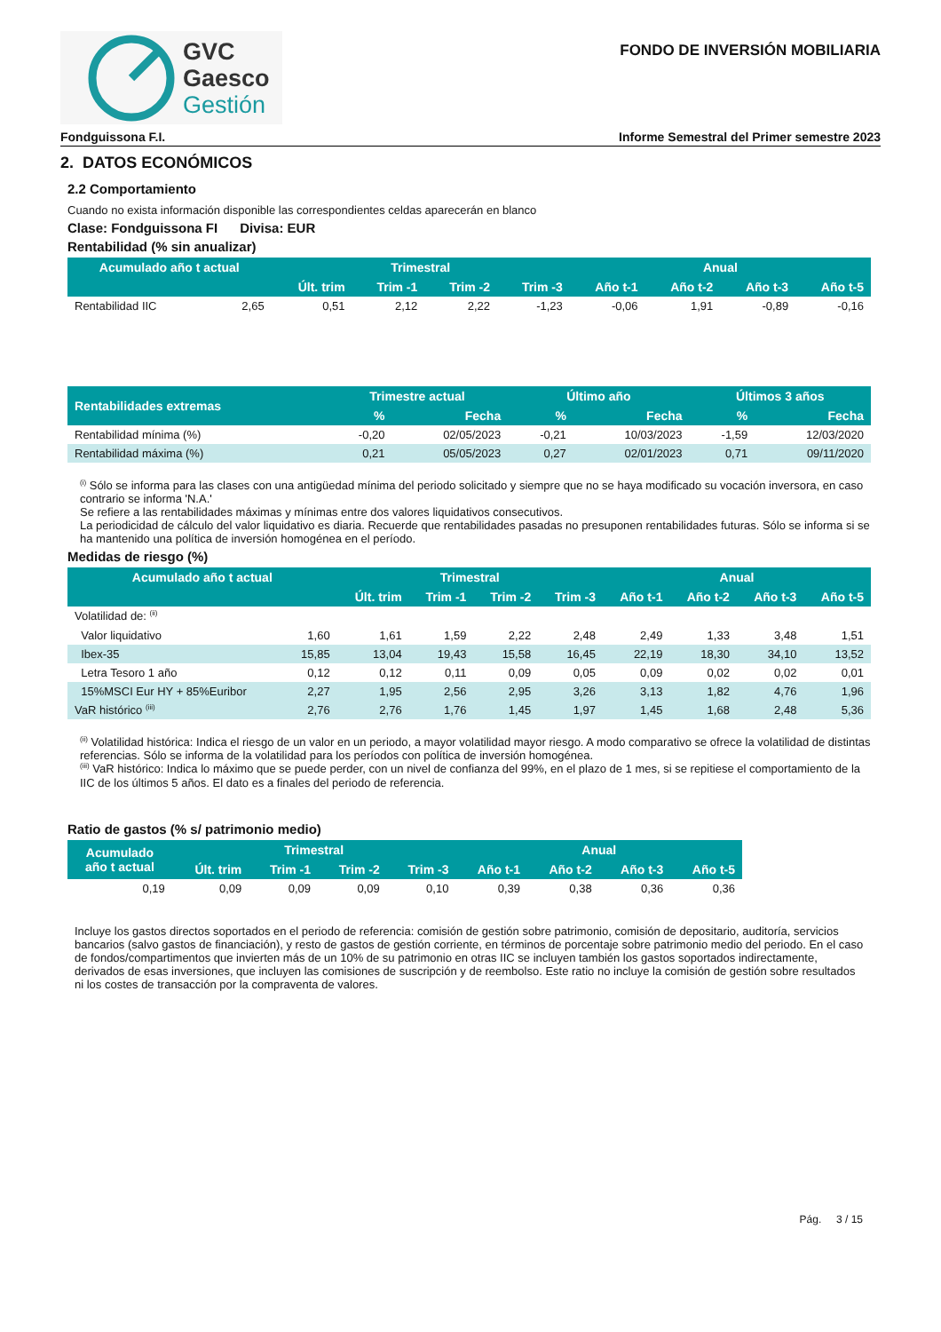GVC
Gaesco
Gestión
FONDO DE INVERSIÓN MOBILIARIA
Fondguissona F.I. Informe Semestral del Primer semestre 2023
2. DATOS ECONÓMICOS
2.2 Comportamiento
Cuando no exista información disponible las correspondientes celdas aparecerán en blanco
Clase: Fondguissona FI Divisa: EUR
Rentabilidad (% sin anualizar)
| Acumulado año t actual | | Trimestral | | | | Anual | | | |
| --- | --- | --- | --- | --- | --- | --- | --- | --- | --- |
| | | Últ. trim | Trim -1 | Trim -2 | Trim -3 | Año t-1 | Año t-2 | Año t-3 | Año t-5 |
| Rentabilidad IIC | 2,65 | 0,51 | 2,12 | 2,22 | -1,23 | -0,06 | 1,91 | -0,89 | -0,16 |
| Rentabilidades extremas | Trimestre actual | | Último año | | Últimos 3 años | |
| --- | --- | --- | --- | --- | --- | --- |
| | % | Fecha | % | Fecha | % | Fecha |
| Rentabilidad mínima (%) | -0,20 | 02/05/2023 | -0,21 | 10/03/2023 | -1,59 | 12/03/2020 |
| Rentabilidad máxima (%) | 0,21 | 05/05/2023 | 0,27 | 02/01/2023 | 0,71 | 09/11/2020 |
<sup>(i)</sup> Sólo se informa para las clases con una antigüedad mínima del periodo solicitado y siempre que no se haya modificado su vocación inversora, en caso contrario se informa 'N.A.'
Se refiere a las rentabilidades máximas y mínimas entre dos valores liquidativos consecutivos.
La periodicidad de cálculo del valor liquidativo es diaria. Recuerde que rentabilidades pasadas no presuponen rentabilidades futuras. Sólo se informa si se ha mantenido una política de inversión homogénea en el período.
Medidas de riesgo (%)
| Acumulado año t actual | | Trimestral | | | | Anual | | | |
| --- | --- | --- | --- | --- | --- | --- | --- | --- | --- |
| | | Últ. trim | Trim -1 | Trim -2 | Trim -3 | Año t-1 | Año t-2 | Año t-3 | Año t-5 |
| Volatilidad de: <sup>(ii)</sup> | | | | | | | | | |
| Valor liquidativo | 1,60 | 1,61 | 1,59 | 2,22 | 2,48 | 2,49 | 1,33 | 3,48 | 1,51 |
| Ibex-35 | 15,85 | 13,04 | 19,43 | 15,58 | 16,45 | 22,19 | 18,30 | 34,10 | 13,52 |
| Letra Tesoro 1 año | 0,12 | 0,12 | 0,11 | 0,09 | 0,05 | 0,09 | 0,02 | 0,02 | 0,01 |
| 15%MSCI Eur HY + 85%Euribor | 2,27 | 1,95 | 2,56 | 2,95 | 3,26 | 3,13 | 1,82 | 4,76 | 1,96 |
| VaR histórico <sup>(iii)</sup> | 2,76 | 2,76 | 1,76 | 1,45 | 1,97 | 1,45 | 1,68 | 2,48 | 5,36 |
<sup>(ii)</sup> Volatilidad histórica: Indica el riesgo de un valor en un periodo, a mayor volatilidad mayor riesgo. A modo comparativo se ofrece la volatilidad de distintas referencias. Sólo se informa de la volatilidad para los períodos con política de inversión homogénea.
<sup>(iii)</sup> VaR histórico: Indica lo máximo que se puede perder, con un nivel de confianza del 99%, en el plazo de 1 mes, si se repitiese el comportamiento de la IIC de los últimos 5 años. El dato es a finales del periodo de referencia.
Ratio de gastos (% s/ patrimonio medio)
| Acumulado año t actual | Trimestral | | | | Anual | | | |
| --- | --- | --- | --- | --- | --- | --- | --- | --- |
| | Últ. trim | Trim -1 | Trim -2 | Trim -3 | Año t-1 | Año t-2 | Año t-3 | Año t-5 |
| 0,19 | 0,09 | 0,09 | 0,09 | 0,10 | 0,39 | 0,38 | 0,36 | 0,36 |
Incluye los gastos directos soportados en el periodo de referencia: comisión de gestión sobre patrimonio, comisión de depositario, auditoría, servicios bancarios (salvo gastos de financiación), y resto de gastos de gestión corriente, en términos de porcentaje sobre patrimonio medio del periodo. En el caso de fondos/compartimentos que invierten más de un 10% de su patrimonio en otras IIC se incluyen también los gastos soportados indirectamente, derivados de esas inversiones, que incluyen las comisiones de suscripción y de reembolso. Este ratio no incluye la comisión de gestión sobre resultados ni los costes de transacción por la compraventa de valores.
Pág. 3 / 15